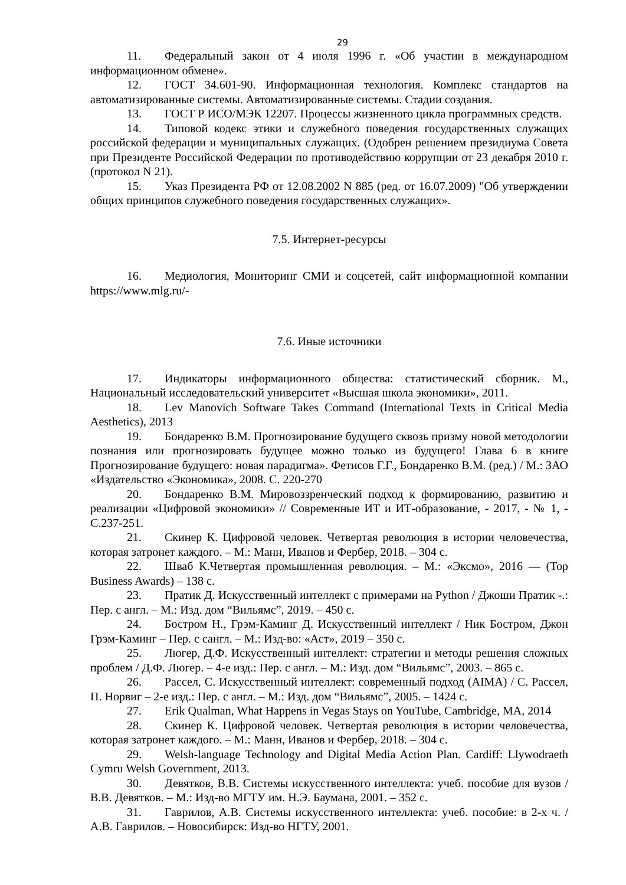29
11. Федеральный закон от 4 июля 1996 г. «Об участии в международном информационном обмене».
12. ГОСТ 34.601-90. Информационная технология. Комплекс стандартов на автоматизированные системы. Автоматизированные системы. Стадии создания.
13. ГОСТ Р ИСО/МЭК 12207. Процессы жизненного цикла программных средств.
14. Типовой кодекс этики и служебного поведения государственных служащих российской федерации и муниципальных служащих. (Одобрен решением президиума Совета при Президенте Российской Федерации по противодействию коррупции от 23 декабря 2010 г. (протокол N 21).
15. Указ Президента РФ от 12.08.2002 N 885 (ред. от 16.07.2009) "Об утверждении общих принципов служебного поведения государственных служащих».
7.5. Интернет-ресурсы
16. Медиология, Мониторинг СМИ и соцсетей, сайт информационной компании https://www.mlg.ru/-
7.6. Иные источники
17. Индикаторы информационного общества: статистический сборник. М., Национальный исследовательский университет «Высшая школа экономики», 2011.
18. Lev Manovich Software Takes Command (International Texts in Critical Media Aesthetics), 2013
19. Бондаренко В.М. Прогнозирование будущего сквозь призму новой методологии познания или прогнозировать будущее можно только из будущего! Глава 6 в книге Прогнозирование будущего: новая парадигма». Фетисов Г.Г., Бондаренко В.М. (ред.) / М.: ЗАО «Издательство «Экономика», 2008. С. 220-270
20. Бондаренко В.М. Мировоззренческий подход к формированию, развитию и реализации «Цифровой экономики» // Современные ИТ и ИТ-образование, - 2017, - № 1, - С.237-251.
21. Скинер К. Цифровой человек. Четвертая революция в истории человечества, которая затронет каждого. – М.: Манн, Иванов и Фербер, 2018. – 304 с.
22. Шваб К.Четвертая промышленная революция. – М.: «Эксмо», 2016 — (Top Business Awards) – 138 с.
23. Пратик Д. Искусственный интеллект с примерами на Python / Джоши Пратик -.: Пер. с англ. – М.: Изд. дом “Вильямс”, 2019. – 450 с.
24. Бостром Н., Грэм-Каминг Д. Искусственный интеллект / Ник Бостром, Джон Грэм-Каминг – Пер. с сангл. – М.: Изд-во: «Аст», 2019 – 350 с.
25. Люгер, Д.Ф. Искусственный интеллект: стратегии и методы решения сложных проблем / Д.Ф. Люгер. – 4-е изд.: Пер. с англ. – М.: Изд. дом “Вильямс”, 2003. – 865 с.
26. Рассел, С. Искусственный интеллект: современный подход (AIMA) / С. Рассел, П. Норвиг – 2-е изд.: Пер. с англ. – М.: Изд. дом “Вильямс”, 2005. – 1424 с.
27. Erik Qualman, What Happens in Vegas Stays on YouTube, Cambridge, MA, 2014
28. Скинер К. Цифровой человек. Четвертая революция в истории человечества, которая затронет каждого. – М.: Манн, Иванов и Фербер, 2018. – 304 с.
29. Welsh-language Technology and Digital Media Action Plan. Cardiff: Llywodraeth Cymru Welsh Government, 2013.
30. Девятков, В.В. Системы искусственного интеллекта: учеб. пособие для вузов / В.В. Девятков. – М.: Изд-во МГТУ им. Н.Э. Баумана, 2001. – 352 с.
31. Гаврилов, А.В. Системы искусственного интеллекта: учеб. пособие: в 2-х ч. / А.В. Гаврилов. – Новосибирск: Изд-во НГТУ, 2001.